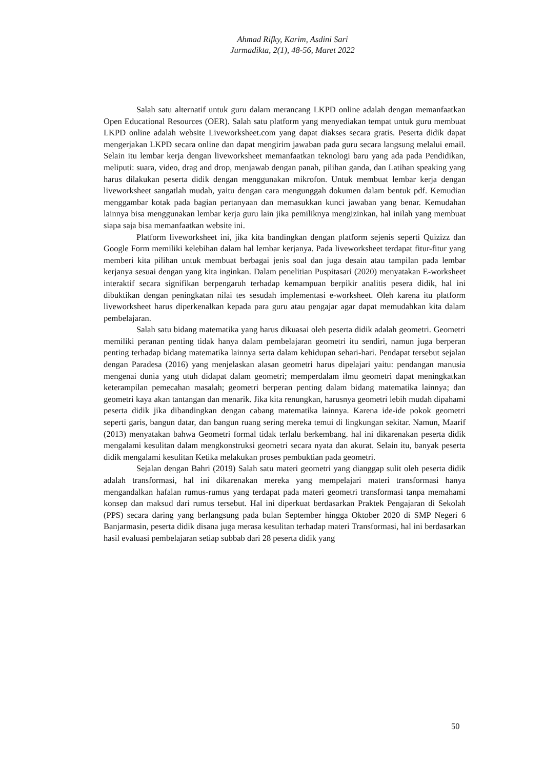Ahmad Rifky, Karim, Asdini Sari
Jurmadikta, 2(1), 48-56, Maret 2022
Salah satu alternatif untuk guru dalam merancang LKPD online adalah dengan memanfaatkan Open Educational Resources (OER). Salah satu platform yang menyediakan tempat untuk guru membuat LKPD online adalah website Liveworksheet.com yang dapat diakses secara gratis. Peserta didik dapat mengerjakan LKPD secara online dan dapat mengirim jawaban pada guru secara langsung melalui email. Selain itu lembar kerja dengan liveworksheet memanfaatkan teknologi baru yang ada pada Pendidikan, meliputi: suara, video, drag and drop, menjawab dengan panah, pilihan ganda, dan Latihan speaking yang harus dilakukan peserta didik dengan menggunakan mikrofon. Untuk membuat lembar kerja dengan liveworksheet sangatlah mudah, yaitu dengan cara mengunggah dokumen dalam bentuk pdf. Kemudian menggambar kotak pada bagian pertanyaan dan memasukkan kunci jawaban yang benar. Kemudahan lainnya bisa menggunakan lembar kerja guru lain jika pemiliknya mengizinkan, hal inilah yang membuat siapa saja bisa memanfaatkan website ini.
Platform liveworksheet ini, jika kita bandingkan dengan platform sejenis seperti Quizizz dan Google Form memiliki kelebihan dalam hal lembar kerjanya. Pada liveworksheet terdapat fitur-fitur yang memberi kita pilihan untuk membuat berbagai jenis soal dan juga desain atau tampilan pada lembar kerjanya sesuai dengan yang kita inginkan. Dalam penelitian Puspitasari (2020) menyatakan E-worksheet interaktif secara signifikan berpengaruh terhadap kemampuan berpikir analitis pesera didik, hal ini dibuktikan dengan peningkatan nilai tes sesudah implementasi e-worksheet. Oleh karena itu platform liveworksheet harus diperkenalkan kepada para guru atau pengajar agar dapat memudahkan kita dalam pembelajaran.
Salah satu bidang matematika yang harus dikuasai oleh peserta didik adalah geometri. Geometri memiliki peranan penting tidak hanya dalam pembelajaran geometri itu sendiri, namun juga berperan penting terhadap bidang matematika lainnya serta dalam kehidupan sehari-hari. Pendapat tersebut sejalan dengan Paradesa (2016) yang menjelaskan alasan geometri harus dipelajari yaitu: pendangan manusia mengenai dunia yang utuh didapat dalam geometri; memperdalam ilmu geometri dapat meningkatkan keterampilan pemecahan masalah; geometri berperan penting dalam bidang matematika lainnya; dan geometri kaya akan tantangan dan menarik. Jika kita renungkan, harusnya geometri lebih mudah dipahami peserta didik jika dibandingkan dengan cabang matematika lainnya. Karena ide-ide pokok geometri seperti garis, bangun datar, dan bangun ruang sering mereka temui di lingkungan sekitar. Namun, Maarif (2013) menyatakan bahwa Geometri formal tidak terlalu berkembang. hal ini dikarenakan peserta didik mengalami kesulitan dalam mengkonstruksi geometri secara nyata dan akurat. Selain itu, banyak peserta didik mengalami kesulitan Ketika melakukan proses pembuktian pada geometri.
Sejalan dengan Bahri (2019) Salah satu materi geometri yang dianggap sulit oleh peserta didik adalah transformasi, hal ini dikarenakan mereka yang mempelajari materi transformasi hanya mengandalkan hafalan rumus-rumus yang terdapat pada materi geometri transformasi tanpa memahami konsep dan maksud dari rumus tersebut. Hal ini diperkuat berdasarkan Praktek Pengajaran di Sekolah (PPS) secara daring yang berlangsung pada bulan September hingga Oktober 2020 di SMP Negeri 6 Banjarmasin, peserta didik disana juga merasa kesulitan terhadap materi Transformasi, hal ini berdasarkan hasil evaluasi pembelajaran setiap subbab dari 28 peserta didik yang
50